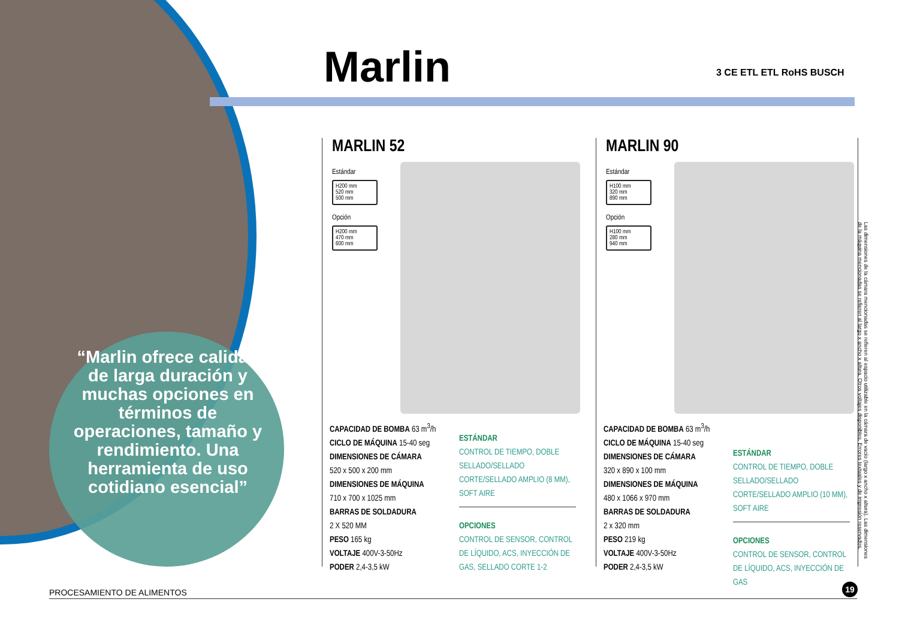“Marlin ofrece calidad de larga duración y muchas opciones en términos de operaciones, tamaño y rendimiento. Una herramienta de uso cotidiano esencial”
Marlin 3 CE ETL ETL RoHS BUSCH
MARLIN 52
Estándar
H200 mm
520 mm
500 mm
Opción
H200 mm
470 mm
600 mm
CAPACIDAD DE BOMBA 63 m<sup>3</sup>/h
CICLO DE MÁQUINA 15-40 seg
DIMENSIONES DE CÁMARA
520 x 500 x 200 mm
DIMENSIONES DE MÁQUINA
710 x 700 x 1025 mm
BARRAS DE SOLDADURA
2 X 520 MM
PESO 165 kg
VOLTAJE 400V-3-50Hz
PODER 2,4-3,5 kW
ESTÁNDAR
CONTROL DE TIEMPO, DOBLE SELLADO/SELLADO CORTE/SELLADO AMPLIO (8 MM), SOFT AIRE
OPCIONES
CONTROL DE SENSOR, CONTROL DE LÍQUIDO, ACS, INYECCIÓN DE GAS, SELLADO CORTE 1-2
MARLIN 90
Estándar
H100 mm
320 mm
890 mm
Opción
H100 mm
280 mm
940 mm
CAPACIDAD DE BOMBA 63 m<sup>3</sup>/h
CICLO DE MÁQUINA 15-40 seg
DIMENSIONES DE CÁMARA
320 x 890 x 100 mm
DIMENSIONES DE MÁQUINA
480 x 1066 x 970 mm
BARRAS DE SOLDADURA
2 x 320 mm
PESO 219 kg
VOLTAJE 400V-3-50Hz
PODER 2,4-3,5 kW
ESTÁNDAR
CONTROL DE TIEMPO, DOBLE SELLADO/SELLADO CORTE/SELLADO AMPLIO (10 MM), SOFT AIRE
OPCIONES
CONTROL DE SENSOR, CONTROL DE LÍQUIDO, ACS, INYECCIÓN DE GAS
Las dimensiones de la cámara mencionadas se refieren al espacio utilizable en la cámara de vacío (largo x ancho x altura). Las dimensiones de la máquina mencionadas se refieren al largo x ancho x altura. Otros voltajes disponibles. Errores textuales y de impresión reservados.
PROCESAMIENTO DE ALIMENTOS
19